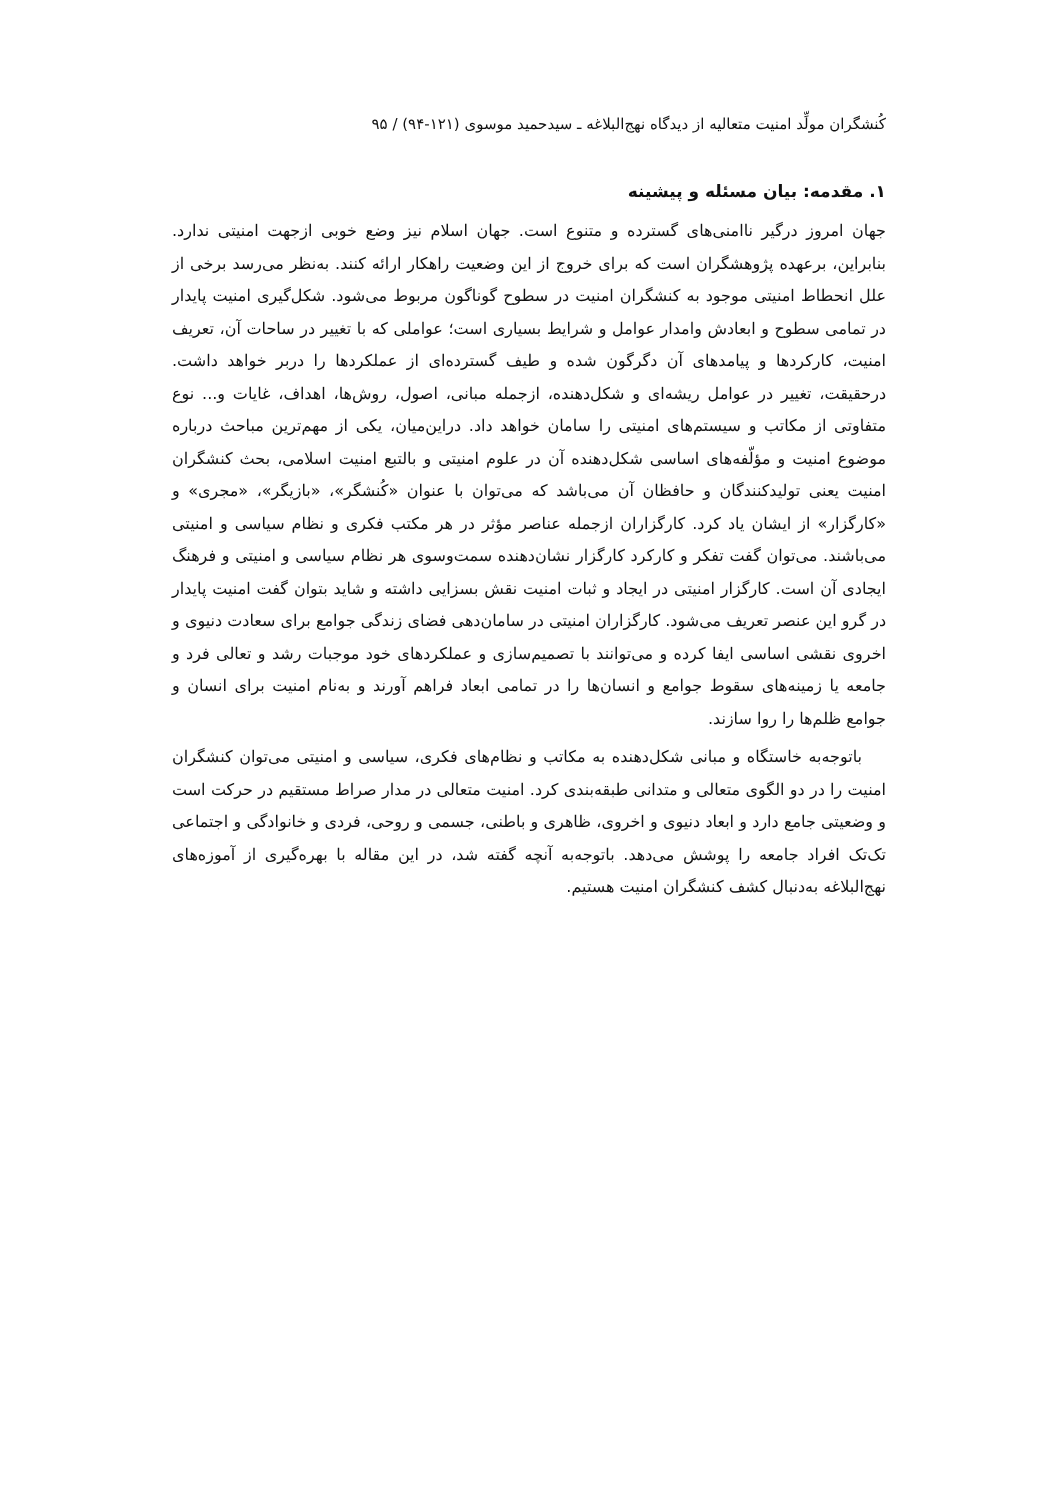کُنشگران مولِّد امنیت متعالیه از دیدگاه نهج‌البلاغه ـ سیدحمید موسوی (۱۲۱-۹۴) / ۹۵
۱. مقدمه: بیان مسئله و پیشینه
جهان امروز درگیر ناامنی‌های گسترده و متنوع است. جهان اسلام نیز وضع خوبی ازجهت امنیتی ندارد. بنابراین، برعهده پژوهشگران است که برای خروج از این وضعیت راهکار ارائه کنند. به‌نظر می‌رسد برخی از علل انحطاط امنیتی موجود به کنشگران امنیت در سطوح گوناگون مربوط می‌شود. شکل‌گیری امنیت پایدار در تمامی سطوح و ابعادش وامدار عوامل و شرایط بسیاری است؛ عواملی که با تغییر در ساحات آن، تعریف امنیت، کارکردها و پیامدهای آن دگرگون شده و طیف گسترده‌ای از عملکردها را دربر خواهد داشت. درحقیقت، تغییر در عوامل ریشه‌ای و شکل‌دهنده، ازجمله مبانی، اصول، روش‌ها، اهداف، غایات و... نوع متفاوتی از مکاتب و سیستم‌های امنیتی را سامان خواهد داد. دراین‌میان، یکی از مهم‌ترین مباحث درباره موضوع امنیت و مؤلّفه‌های اساسی شکل‌دهنده آن در علوم امنیتی و بالتبع امنیت اسلامی، بحث کنشگران امنیت یعنی تولیدکنندگان و حافظان آن می‌باشد که می‌توان با عنوان «کُنشگر»، «بازیگر»، «مجری» و «کارگزار» از ایشان یاد کرد. کارگزاران ازجمله عناصر مؤثر در هر مکتب فکری و نظام سیاسی و امنیتی می‌باشند. می‌توان گفت تفکر و کارکرد کارگزار نشان‌دهنده سمت‌وسوی هر نظام سیاسی و امنیتی و فرهنگ ایجادی آن است. کارگزار امنیتی در ایجاد و ثبات امنیت نقش بسزایی داشته و شاید بتوان گفت امنیت پایدار در گرو این عنصر تعریف می‌شود. کارگزاران امنیتی در سامان‌دهی فضای زندگی جوامع برای سعادت دنیوی و اخروی نقشی اساسی ایفا کرده و می‌توانند با تصمیم‌سازی و عملکردهای خود موجبات رشد و تعالی فرد و جامعه یا زمینه‌های سقوط جوامع و انسان‌ها را در تمامی ابعاد فراهم آورند و به‌نام امنیت برای انسان و جوامع ظلم‌ها را روا سازند.
باتوجه‌به خاستگاه و مبانی شکل‌دهنده به مکاتب و نظام‌های فکری، سیاسی و امنیتی می‌توان کنشگران امنیت را در دو الگوی متعالی و متدانی طبقه‌بندی کرد. امنیت متعالی در مدار صراط مستقیم در حرکت است و وضعیتی جامع دارد و ابعاد دنیوی و اخروی، ظاهری و باطنی، جسمی و روحی، فردی و خانوادگی و اجتماعی تک‌تک افراد جامعه را پوشش می‌دهد. باتوجه‌به آنچه گفته شد، در این مقاله با بهره‌گیری از آموزه‌های نهج‌البلاغه به‌دنبال کشف کنشگران امنیت هستیم.